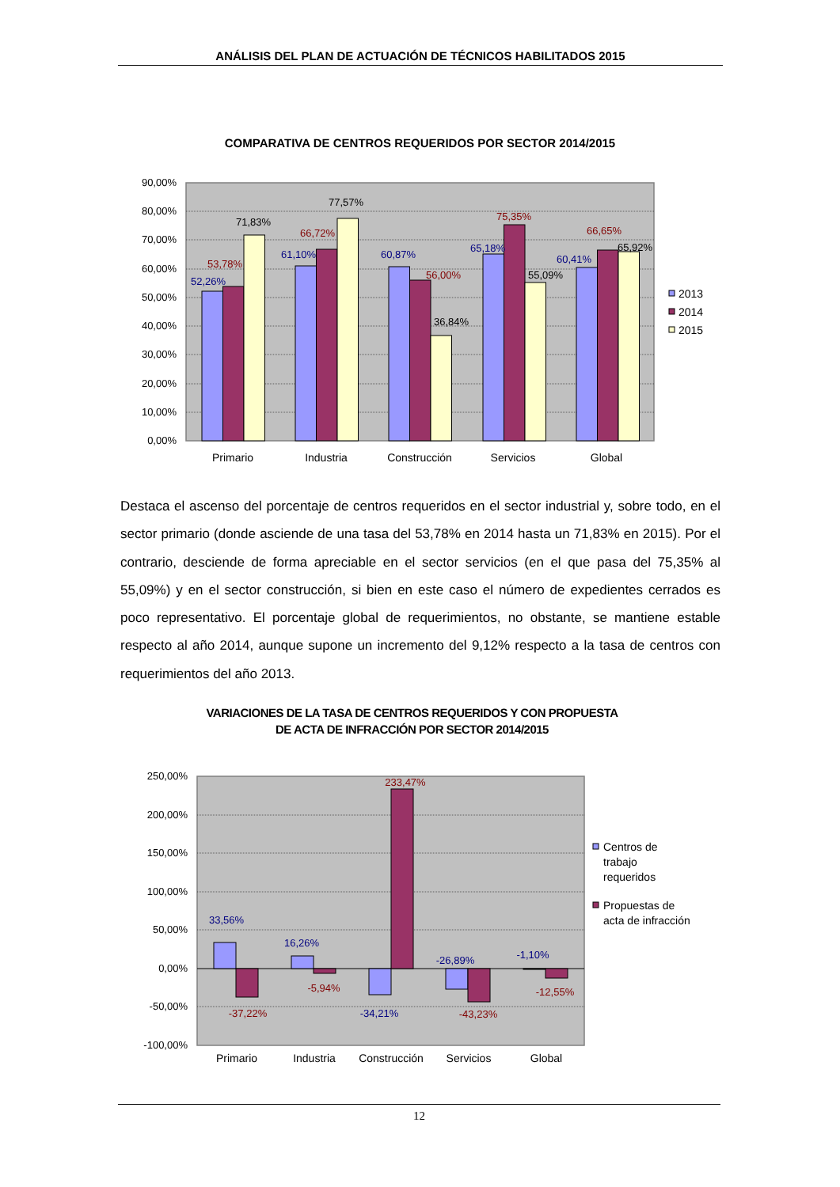ANÁLISIS DEL PLAN DE ACTUACIÓN DE TÉCNICOS HABILITADOS 2015
COMPARATIVA DE CENTROS REQUERIDOS POR SECTOR 2014/2015
90,00%
80,00%
70,00%
60,00%
50,00%
40,00%
30,00%
20,00%
10,00%
0,00%
52,26%
53,78%
71,83%
61,10%
66,72%
77,57%
60,87%
56,00%
36,84%
65,18%
75,35%
55,09%
60,41%
66,65%
65,92%
Primario
Industria
Construcción
Servicios
Global
2013
2014
2015
Destaca el ascenso del porcentaje de centros requeridos en el sector industrial y, sobre todo, en el sector primario (donde asciende de una tasa del 53,78% en 2014 hasta un 71,83% en 2015). Por el contrario, desciende de forma apreciable en el sector servicios (en el que pasa del 75,35% al 55,09%) y en el sector construcción, si bien en este caso el número de expedientes cerrados es poco representativo. El porcentaje global de requerimientos, no obstante, se mantiene estable respecto al año 2014, aunque supone un incremento del 9,12% respecto a la tasa de centros con requerimientos del año 2013.
VARIACIONES DE LA TASA DE CENTROS REQUERIDOS Y CON PROPUESTA
DE ACTA DE INFRACCIÓN POR SECTOR 2014/2015
250,00%
200,00%
150,00%
100,00%
50,00%
0,00%
-50,00%
-100,00%
33,56%
-37,22%
16,26%
-5,94%
-34,21%
233,47%
-26,89%
-43,23%
-1,10%
-12,55%
Primario
Industria
Construcción
Servicios
Global
Centros de
trabajo
requeridos
Propuestas de
acta de infracción
12